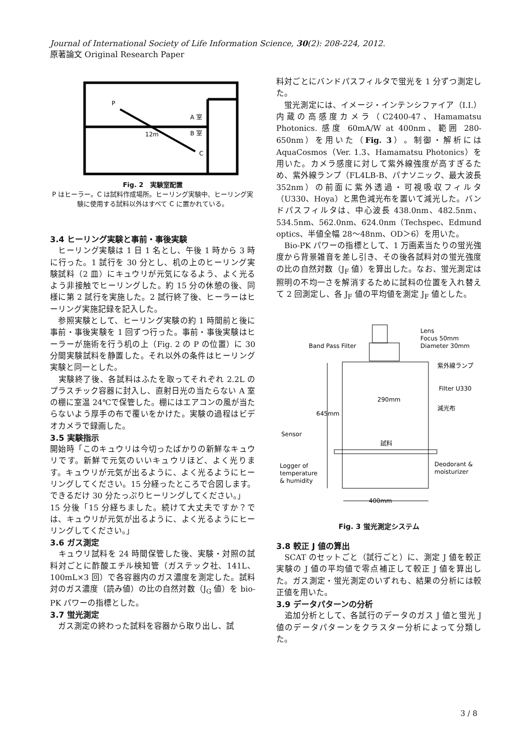Journal of International Society of Life Information Science, 30(2): 208-224, 2012.
原著論文 Original Research Paper
P
A 室
B 室
12m
C
Fig. 2　実験室配置
P はヒーラー。C は試料作成場所。ヒーリング実験中、ヒーリング実験に使用する試料以外はすべて C に置かれている。
3.4 ヒーリング実験と事前・事後実験
　ヒーリング実験は 1 日 1 名とし、午後 1 時から 3 時に行った。1 試行を 30 分とし、机の上のヒーリング実験試料（2 皿）にキュウリが元気になるよう、よく光るよう非接触でヒーリングした。約 15 分の休憩の後、同様に第 2 試行を実施した。2 試行終了後、ヒーラーはヒーリング実施記録を記入した。
　参照実験として、ヒーリング実験の約 1 時間前と後に事前・事後実験を 1 回ずつ行った。事前・事後実験はヒーラーが施術を行う机の上（Fig. 2 の P の位置）に 30 分間実験試料を静置した。それ以外の条件はヒーリング実験と同一とした。
　実験終了後、各試料はふたを取ってそれぞれ 2.2L のプラスチック容器に封入し、直射日光の当たらない A 室の棚に室温 24℃で保管した。棚にはエアコンの風が当たらないよう厚手の布で覆いをかけた。実験の過程はビデオカメラで録画した。
3.5 実験指示
開始時「このキュウリは今切ったばかりの新鮮なキュウリです。新鮮で元気のいいキュウリほど、よく光ります。キュウリが元気が出るように、よく光るようにヒーリングしてください。15 分経ったところで合図します。できるだけ 30 分たっぷりヒーリングしてください。」
15 分後「15 分経ちました。続けて大丈夫ですか？では、キュウリが元気が出るように、よく光るようにヒーリングしてください。」
3.6 ガス測定
　キュウリ試料を 24 時間保管した後、実験・対照の試料対ごとに酢酸エチル検知管（ガステック社、141L、100mL×3 回）で各容器内のガス濃度を測定した。試料対のガス濃度（読み値）の比の自然対数（J<sub>G</sub> 値）を bio-PK パワーの指標とした。
3.7 蛍光測定
　ガス測定の終わった試料を容器から取り出し、試
料対ごとにバンドパスフィルタで蛍光を 1 分ずつ測定した。
　蛍光測定には、イメージ・インテンシファイア（I.I.）内蔵の高感度カメラ（C2400-47、Hamamatsu Photonics. 感度 60mA/W at 400nm、範囲 280-650nm）を用いた（Fig. 3）。制御・解析には AquaCosmos（Ver. 1.3、Hamamatsu Photonics）を用いた。カメラ感度に対して紫外線強度が高すぎるため、紫外線ランプ（FL4LB-B、パナソニック、最大波長 352nm）の前面に紫外透過・可視吸収フィルタ（U330、Hoya）と黒色減光布を置いて減光した。バンドパスフィルタは、中心波長 438.0nm、482.5nm、534.5nm、562.0nm、624.0nm（Techspec、Edmund optics、半値全幅 28〜48nm、OD＞6）を用いた。
　Bio-PK パワーの指標として、1 万画素当たりの蛍光強度から背景雑音を差し引き、その後各試料対の蛍光強度の比の自然対数（J<sub>F</sub> 値）を算出した。なお、蛍光測定は照明の不均一さを解消するために試料の位置を入れ替えて 2 回測定し、各 J<sub>F</sub> 値の平均値を測定 J<sub>F</sub> 値とした。
Band Pass Filter
Lens
Focus 50mm
Diameter 30mm
紫外線ランプ
Filter U330
減光布
290mm
645mm
Sensor
試料
Logger of
temperature
& humidity
Deodorant &
moisturizer
400mm
Fig. 3 蛍光測定システム
3.8 較正 J 値の算出
　SCAT のセットごと（試行ごと）に、測定 J 値を較正実験の J 値の平均値で零点補正して較正 J 値を算出した。ガス測定・蛍光測定のいずれも、結果の分析には較正値を用いた。
3.9 データパターンの分析
　追加分析として、各試行のデータのガス J 値と蛍光 J 値のデータパターンをクラスター分析によって分類した。
3 / 8